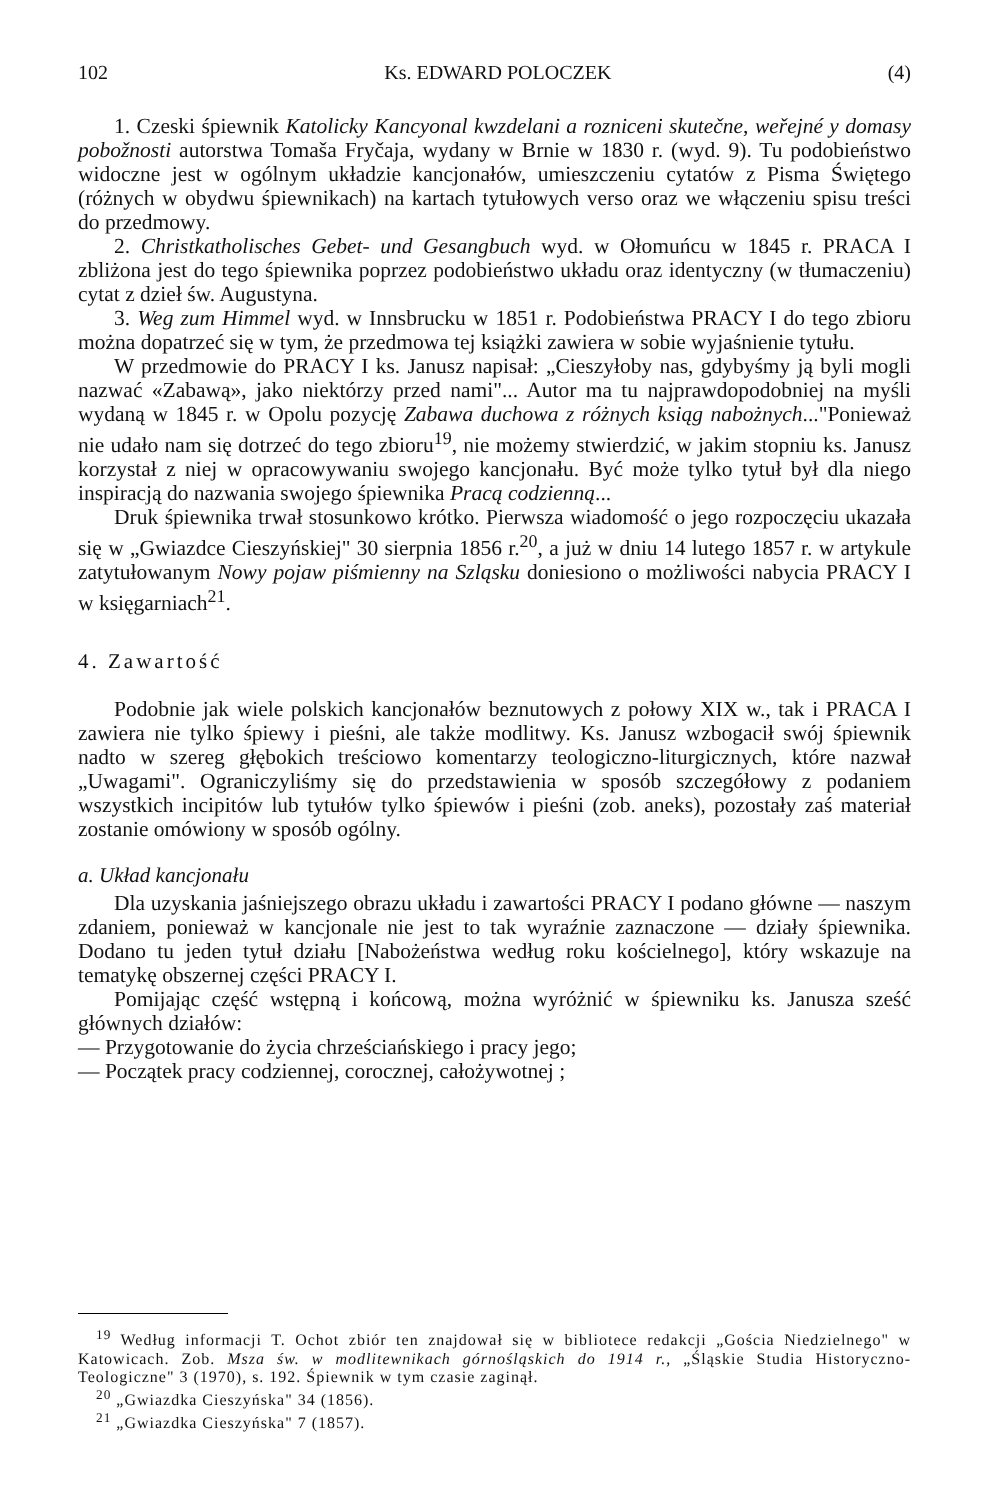102 Ks. EDWARD POLOCZEK (4)
1. Czeski śpiewnik Katolicky Kancyonal kwzdelani a rozniceni skutečne, weřejné y domasy pobožnosti autorstwa Tomaša Fryčaja, wydany w Brnie w 1830 r. (wyd. 9). Tu podobieństwo widoczne jest w ogólnym układzie kancjonałów, umieszczeniu cytatów z Pisma Świętego (różnych w obydwu śpiewnikach) na kartach tytułowych verso oraz we włączeniu spisu treści do przedmowy.
2. Christkatholisches Gebet- und Gesangbuch wyd. w Ołomuńcu w 1845 r. PRACA I zbliżona jest do tego śpiewnika poprzez podobieństwo układu oraz identyczny (w tłumaczeniu) cytat z dzieł św. Augustyna.
3. Weg zum Himmel wyd. w Innsbrucku w 1851 r. Podobieństwa PRACY I do tego zbioru można dopatrzeć się w tym, że przedmowa tej książki zawiera w sobie wyjaśnienie tytułu.
W przedmowie do PRACY I ks. Janusz napisał: „Cieszyłoby nas, gdybyśmy ją byli mogli nazwać «Zabawą», jako niektórzy przed nami"... Autor ma tu najprawdopodobniej na myśli wydaną w 1845 r. w Opolu pozycję Zabawa duchowa z różnych ksiąg nabożnych..."Ponieważ nie udało nam się dotrzeć do tego zbioru<sup>19</sup>, nie możemy stwierdzić, w jakim stopniu ks. Janusz korzystał z niej w opracowywaniu swojego kancjonału. Być może tylko tytuł był dla niego inspiracją do nazwania swojego śpiewnika Pracą codzienną...
Druk śpiewnika trwał stosunkowo krótko. Pierwsza wiadomość o jego rozpoczęciu ukazała się w „Gwiazdce Cieszyńskiej" 30 sierpnia 1856 r.<sup>20</sup>, a już w dniu 14 lutego 1857 r. w artykule zatytułowanym Nowy pojaw piśmienny na Szląsku doniesiono o możliwości nabycia PRACY I w księgarniach<sup>21</sup>.
4. Zawartość
Podobnie jak wiele polskich kancjonałów beznutowych z połowy XIX w., tak i PRACA I zawiera nie tylko śpiewy i pieśni, ale także modlitwy. Ks. Janusz wzbogacił swój śpiewnik nadto w szereg głębokich treściowo komentarzy teologiczno-liturgicznych, które nazwał „Uwagami". Ograniczyliśmy się do przedstawienia w sposób szczegółowy z podaniem wszystkich incipitów lub tytułów tylko śpiewów i pieśni (zob. aneks), pozostały zaś materiał zostanie omówiony w sposób ogólny.
a. Układ kancjonału
Dla uzyskania jaśniejszego obrazu układu i zawartości PRACY I podano główne — naszym zdaniem, ponieważ w kancjonale nie jest to tak wyraźnie zaznaczone — działy śpiewnika. Dodano tu jeden tytuł działu [Nabożeństwa według roku kościelnego], który wskazuje na tematykę obszernej części PRACY I.
Pomijając część wstępną i końcową, można wyróżnić w śpiewniku ks. Janusza sześć głównych działów:
— Przygotowanie do życia chrześciańskiego i pracy jego;
— Początek pracy codziennej, corocznej, całożywotnej ;
<sup>19</sup> Według informacji T. Ochot zbiór ten znajdował się w bibliotece redakcji „Gościa Niedzielnego" w Katowicach. Zob. Msza św. w modlitewnikach górnośląskich do 1914 r., „Śląskie Studia Historyczno-Teologiczne" 3 (1970), s. 192. Śpiewnik w tym czasie zaginął.
<sup>20</sup> „Gwiazdka Cieszyńska" 34 (1856).
<sup>21</sup> „Gwiazdka Cieszyńska" 7 (1857).